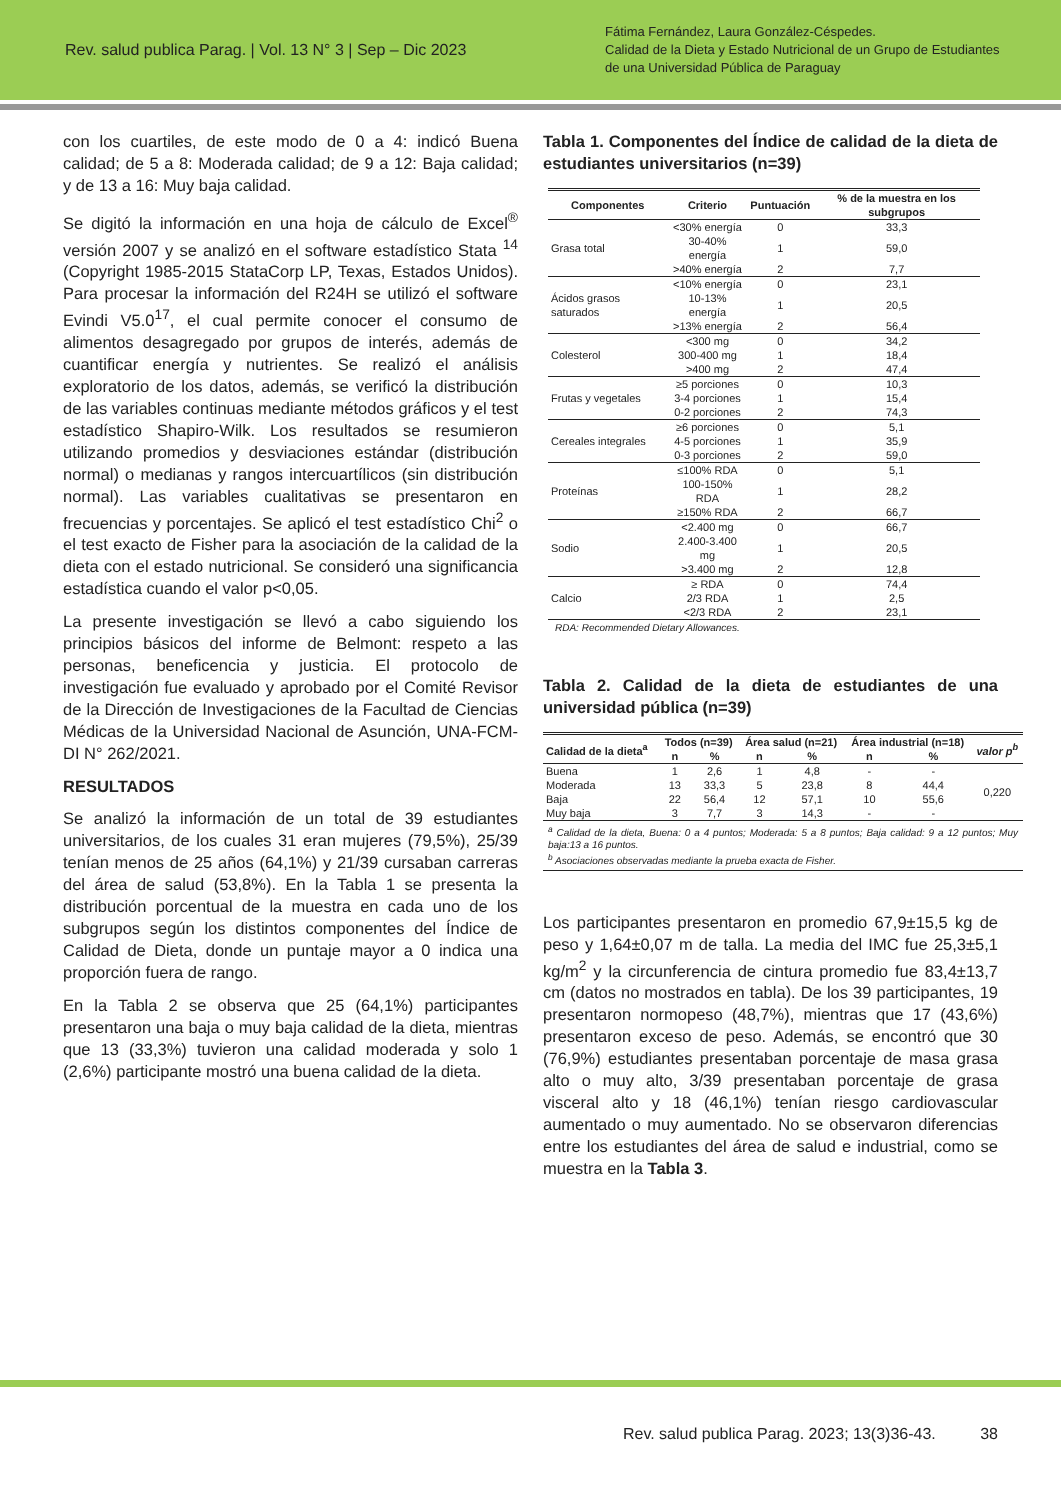Rev. salud publica Parag. | Vol. 13 N° 3 | Sep – Dic 2023
Fátima Fernández, Laura González-Céspedes.
Calidad de la Dieta y Estado Nutricional de un Grupo de Estudiantes
de una Universidad Pública de Paraguay
con los cuartiles, de este modo de 0 a 4: indicó Buena calidad; de 5 a 8: Moderada calidad; de 9 a 12: Baja calidad; y de 13 a 16: Muy baja calidad.
Se digitó la información en una hoja de cálculo de Excel<sup>®</sup> versión 2007 y se analizó en el software estadístico Stata <sup>14</sup> (Copyright 1985-2015 StataCorp LP, Texas, Estados Unidos). Para procesar la información del R24H se utilizó el software Evindi V5.0<sup>17</sup>, el cual permite conocer el consumo de alimentos desagregado por grupos de interés, además de cuantificar energía y nutrientes. Se realizó el análisis exploratorio de los datos, además, se verificó la distribución de las variables continuas mediante métodos gráficos y el test estadístico Shapiro-Wilk. Los resultados se resumieron utilizando promedios y desviaciones estándar (distribución normal) o medianas y rangos intercuartílicos (sin distribución normal). Las variables cualitativas se presentaron en frecuencias y porcentajes. Se aplicó el test estadístico Chi<sup>2</sup> o el test exacto de Fisher para la asociación de la calidad de la dieta con el estado nutricional. Se consideró una significancia estadística cuando el valor p<0,05.
La presente investigación se llevó a cabo siguiendo los principios básicos del informe de Belmont: respeto a las personas, beneficencia y justicia. El protocolo de investigación fue evaluado y aprobado por el Comité Revisor de la Dirección de Investigaciones de la Facultad de Ciencias Médicas de la Universidad Nacional de Asunción, UNA-FCM-DI N° 262/2021.
RESULTADOS
Se analizó la información de un total de 39 estudiantes universitarios, de los cuales 31 eran mujeres (79,5%), 25/39 tenían menos de 25 años (64,1%) y 21/39 cursaban carreras del área de salud (53,8%). En la Tabla 1 se presenta la distribución porcentual de la muestra en cada uno de los subgrupos según los distintos componentes del Índice de Calidad de Dieta, donde un puntaje mayor a 0 indica una proporción fuera de rango.
En la Tabla 2 se observa que 25 (64,1%) participantes presentaron una baja o muy baja calidad de la dieta, mientras que 13 (33,3%) tuvieron una calidad moderada y solo 1 (2,6%) participante mostró una buena calidad de la dieta.
Tabla 1. Componentes del Índice de calidad de la dieta de estudiantes universitarios (n=39)
| Componentes | Criterio | Puntuación | % de la muestra en los subgrupos |
| --- | --- | --- | --- |
| Grasa total | <30% energía | 0 | 33,3 |
| | 30-40% energía | 1 | 59,0 |
| | >40% energía | 2 | 7,7 |
| Ácidos grasos saturados | <10% energía | 0 | 23,1 |
| | 10-13% energía | 1 | 20,5 |
| | >13% energía | 2 | 56,4 |
| Colesterol | <300 mg | 0 | 34,2 |
| | 300-400 mg | 1 | 18,4 |
| | >400 mg | 2 | 47,4 |
| Frutas y vegetales | ≥5 porciones | 0 | 10,3 |
| | 3-4 porciones | 1 | 15,4 |
| | 0-2 porciones | 2 | 74,3 |
| Cereales integrales | ≥6 porciones | 0 | 5,1 |
| | 4-5 porciones | 1 | 35,9 |
| | 0-3 porciones | 2 | 59,0 |
| Proteínas | ≤100% RDA | 0 | 5,1 |
| | 100-150% RDA | 1 | 28,2 |
| | ≥150% RDA | 2 | 66,7 |
| Sodio | <2.400 mg | 0 | 66,7 |
| | 2.400-3.400 mg | 1 | 20,5 |
| | >3.400 mg | 2 | 12,8 |
| Calcio | ≥ RDA | 0 | 74,4 |
| | 2/3 RDA | 1 | 2,5 |
| | <2/3 RDA | 2 | 23,1 |
RDA: Recommended Dietary Allowances.
Tabla 2. Calidad de la dieta de estudiantes de una universidad pública (n=39)
| Calidad de la dieta<sup>a</sup> | Todos (n=39) | | Área salud (n=21) | | Área industrial (n=18) | | valor p<sup>b</sup> |
| --- | --- | --- | --- | --- | --- | --- | --- |
| | n | % | n | % | n | % | |
| Buena | 1 | 2,6 | 1 | 4,8 | - | - | 0,220 |
| Moderada | 13 | 33,3 | 5 | 23,8 | 8 | 44,4 | |
| Baja | 22 | 56,4 | 12 | 57,1 | 10 | 55,6 | |
| Muy baja | 3 | 7,7 | 3 | 14,3 | - | - | |
<sup>a</sup> Calidad de la dieta, Buena: 0 a 4 puntos; Moderada: 5 a 8 puntos; Baja calidad: 9 a 12 puntos; Muy baja:13 a 16 puntos.
<sup>b</sup> Asociaciones observadas mediante la prueba exacta de Fisher.
Los participantes presentaron en promedio 67,9±15,5 kg de peso y 1,64±0,07 m de talla. La media del IMC fue 25,3±5,1 kg/m<sup>2</sup> y la circunferencia de cintura promedio fue 83,4±13,7 cm (datos no mostrados en tabla). De los 39 participantes, 19 presentaron normopeso (48,7%), mientras que 17 (43,6%) presentaron exceso de peso. Además, se encontró que 30 (76,9%) estudiantes presentaban porcentaje de masa grasa alto o muy alto, 3/39 presentaban porcentaje de grasa visceral alto y 18 (46,1%) tenían riesgo cardiovascular aumentado o muy aumentado. No se observaron diferencias entre los estudiantes del área de salud e industrial, como se muestra en la Tabla 3.
Rev. salud publica Parag. 2023; 13(3)36-43. 38